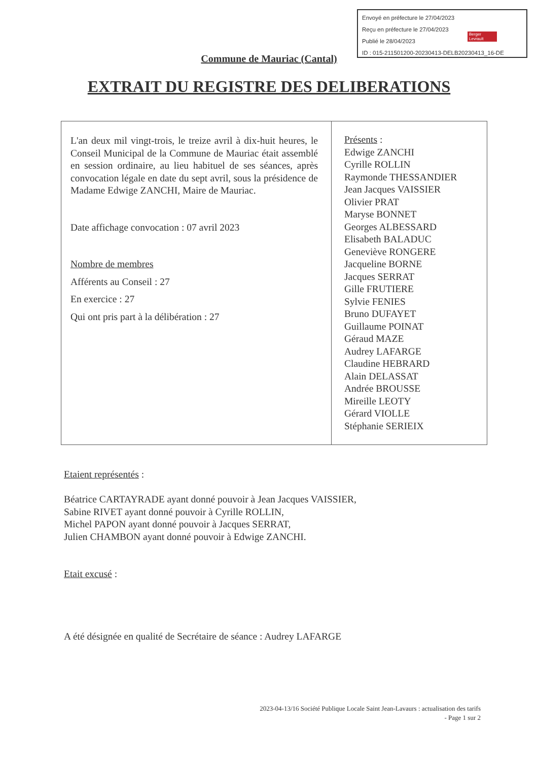Envoyé en préfecture le 27/04/2023
Reçu en préfecture le 27/04/2023
Publié le 28/04/2023
ID : 015-211501200-20230413-DELB20230413_16-DE
Berger Levrault
Commune de Mauriac (Cantal)
EXTRAIT DU REGISTRE DES DELIBERATIONS
| L'an deux mil vingt-trois, le treize avril à dix-huit heures, le Conseil Municipal de la Commune de Mauriac était assemblé en session ordinaire, au lieu habituel de ses séances, après convocation légale en date du sept avril, sous la présidence de Madame Edwige ZANCHI, Maire de Mauriac. Date affichage convocation : 07 avril 2023 Nombre de membres Afférents au Conseil : 27 En exercice : 27 Qui ont pris part à la délibération : 27 | Présents : Edwige ZANCHI Cyrille ROLLIN Raymonde THESSANDIER Jean Jacques VAISSIER Olivier PRAT Maryse BONNET Georges ALBESSARD Elisabeth BALADUC Geneviève RONGERE Jacqueline BORNE Jacques SERRAT Gille FRUTIERE Sylvie FENIES Bruno DUFAYET Guillaume POINAT Géraud MAZE Audrey LAFARGE Claudine HEBRARD Alain DELASSAT Andrée BROUSSE Mireille LEOTY Gérard VIOLLE Stéphanie SERIEIX |
Etaient représentés :
Béatrice CARTAYRADE ayant donné pouvoir à Jean Jacques VAISSIER,
Sabine RIVET ayant donné pouvoir à Cyrille ROLLIN,
Michel PAPON ayant donné pouvoir à Jacques SERRAT,
Julien CHAMBON ayant donné pouvoir à Edwige ZANCHI.
Etait excusé :
A été désignée en qualité de Secrétaire de séance : Audrey LAFARGE
2023-04-13/16 Société Publique Locale Saint Jean-Lavaurs : actualisation des tarifs
- Page 1 sur 2